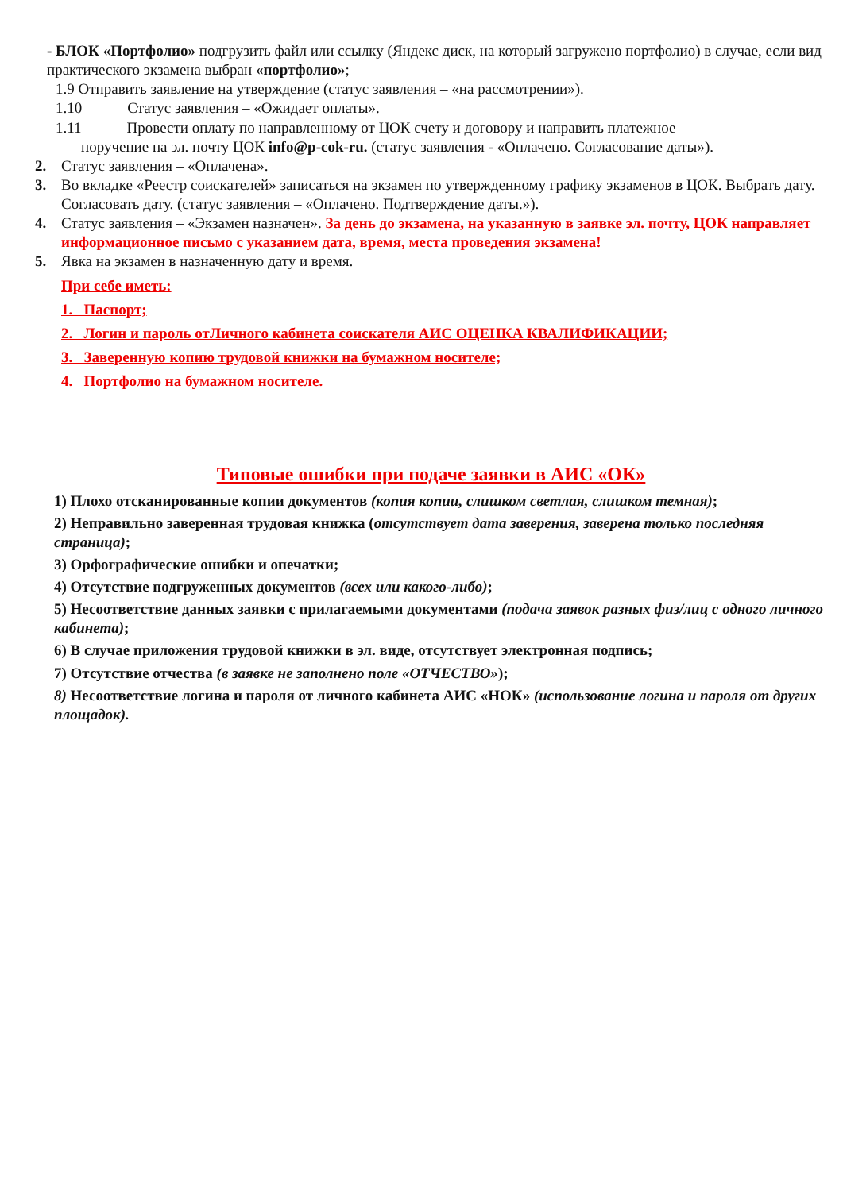- БЛОК «Портфолио» подгрузить файл или ссылку (Яндекс диск, на который загружено портфолио) в случае, если вид практического экзамена выбран «портфолио»;
1.9 Отправить заявление на утверждение (статус заявления – «на рассмотрении»).
1.10 Статус заявления – «Ожидает оплаты».
1.11 Провести оплату по направленному от ЦОК счету и договору и направить платежное
поручение на эл. почту ЦОК info@p-cok-ru. (статус заявления - «Оплачено. Согласование даты»).
2. Статус заявления – «Оплачена».
3. Во вкладке «Реестр соискателей» записаться на экзамен по утвержденному графику экзаменов в ЦОК. Выбрать дату. Согласовать дату. (статус заявления – «Оплачено. Подтверждение даты.»).
4. Статус заявления – «Экзамен назначен». За день до экзамена, на указанную в заявке эл. почту, ЦОК направляет информационное письмо с указанием дата, время, места проведения экзамена!
5. Явка на экзамен в назначенную дату и время.
При себе иметь:
1. Паспорт;
2. Логин и пароль отЛичного кабинета соискателя АИС ОЦЕНКА КВАЛИФИКАЦИИ;
3. Заверенную копию трудовой книжки на бумажном носителе;
4. Портфолио на бумажном носителе.
Типовые ошибки при подаче заявки в АИС «ОК»
1) Плохо отсканированные копии документов (копия копии, слишком светлая, слишком темная);
2) Неправильно заверенная трудовая книжка (отсутствует дата заверения, заверена только последняя страница);
3) Орфографические ошибки и опечатки;
4) Отсутствие подгруженных документов (всех или какого-либо);
5) Несоответствие данных заявки с прилагаемыми документами (подача заявок разных физ/лиц с одного личного кабинета);
6) В случае приложения трудовой книжки в эл. виде, отсутствует электронная подпись;
7) Отсутствие отчества (в заявке не заполнено поле «ОТЧЕСТВО»);
8) Несоответствие логина и пароля от личного кабинета АИС «НОК» (использование логина и пароля от других площадок).